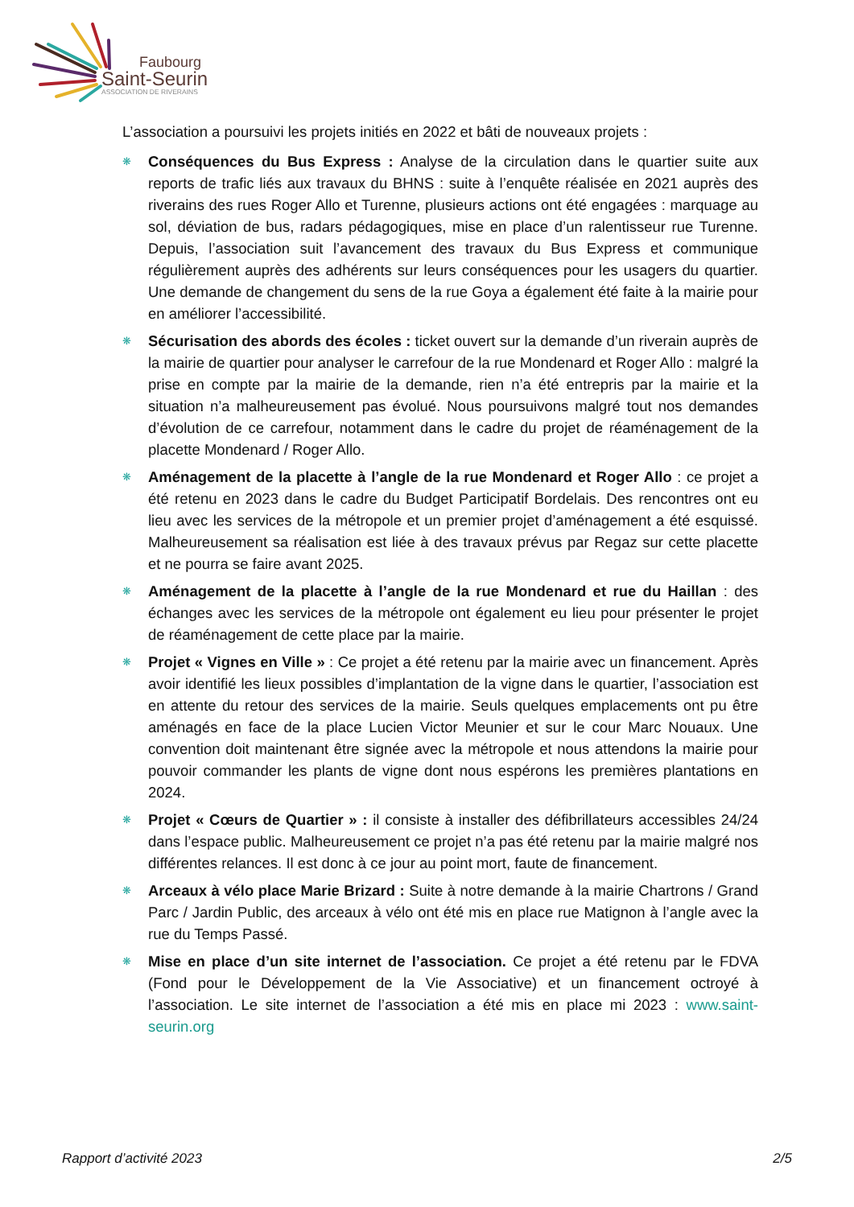Faubourg
Saint-Seurin
ASSOCIATION DE RIVERAINS
L’association a poursuivi les projets initiés en 2022 et bâti de nouveaux projets :
❋ Conséquences du Bus Express : Analyse de la circulation dans le quartier suite aux reports de trafic liés aux travaux du BHNS : suite à l’enquête réalisée en 2021 auprès des riverains des rues Roger Allo et Turenne, plusieurs actions ont été engagées : marquage au sol, déviation de bus, radars pédagogiques, mise en place d’un ralentisseur rue Turenne. Depuis, l’association suit l’avancement des travaux du Bus Express et communique régulièrement auprès des adhérents sur leurs conséquences pour les usagers du quartier. Une demande de changement du sens de la rue Goya a également été faite à la mairie pour en améliorer l’accessibilité.
❋ Sécurisation des abords des écoles : ticket ouvert sur la demande d’un riverain auprès de la mairie de quartier pour analyser le carrefour de la rue Mondenard et Roger Allo : malgré la prise en compte par la mairie de la demande, rien n’a été entrepris par la mairie et la situation n’a malheureusement pas évolué. Nous poursuivons malgré tout nos demandes d’évolution de ce carrefour, notamment dans le cadre du projet de réaménagement de la placette Mondenard / Roger Allo.
❋ Aménagement de la placette à l’angle de la rue Mondenard et Roger Allo : ce projet a été retenu en 2023 dans le cadre du Budget Participatif Bordelais. Des rencontres ont eu lieu avec les services de la métropole et un premier projet d’aménagement a été esquissé. Malheureusement sa réalisation est liée à des travaux prévus par Regaz sur cette placette et ne pourra se faire avant 2025.
❋ Aménagement de la placette à l’angle de la rue Mondenard et rue du Haillan : des échanges avec les services de la métropole ont également eu lieu pour présenter le projet de réaménagement de cette place par la mairie.
❋ Projet « Vignes en Ville » : Ce projet a été retenu par la mairie avec un financement. Après avoir identifié les lieux possibles d’implantation de la vigne dans le quartier, l’association est en attente du retour des services de la mairie. Seuls quelques emplacements ont pu être aménagés en face de la place Lucien Victor Meunier et sur le cour Marc Nouaux. Une convention doit maintenant être signée avec la métropole et nous attendons la mairie pour pouvoir commander les plants de vigne dont nous espérons les premières plantations en 2024.
❋ Projet « Cœurs de Quartier » : il consiste à installer des défibrillateurs accessibles 24/24 dans l’espace public. Malheureusement ce projet n’a pas été retenu par la mairie malgré nos différentes relances. Il est donc à ce jour au point mort, faute de financement.
❋ Arceaux à vélo place Marie Brizard : Suite à notre demande à la mairie Chartrons / Grand Parc / Jardin Public, des arceaux à vélo ont été mis en place rue Matignon à l’angle avec la rue du Temps Passé.
❋ Mise en place d’un site internet de l’association. Ce projet a été retenu par le FDVA (Fond pour le Développement de la Vie Associative) et un financement octroyé à l’association. Le site internet de l’association a été mis en place mi 2023 : www.saint-seurin.org
Rapport d’activité 2023 2/5